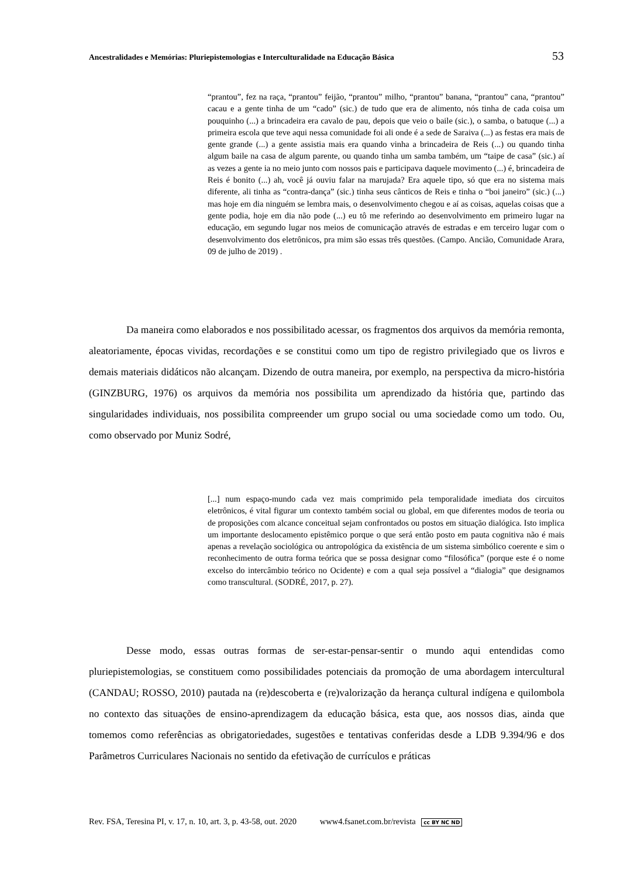Ancestralidades e Memórias: Pluriepistemologias e Interculturalidade na Educação Básica 53
“prantou”, fez na raça, “prantou” feijão, “prantou” milho, “prantou” banana, “prantou” cana, “prantou” cacau e a gente tinha de um “cado” (sic.) de tudo que era de alimento, nós tinha de cada coisa um pouquinho (...) a brincadeira era cavalo de pau, depois que veio o baile (sic.), o samba, o batuque (...) a primeira escola que teve aqui nessa comunidade foi ali onde é a sede de Saraiva (...) as festas era mais de gente grande (...) a gente assistia mais era quando vinha a brincadeira de Reis (...) ou quando tinha algum baile na casa de algum parente, ou quando tinha um samba também, um “taipe de casa” (sic.) aí as vezes a gente ia no meio junto com nossos pais e participava daquele movimento (...) é, brincadeira de Reis é bonito (...) ah, você já ouviu falar na marujada? Era aquele tipo, só que era no sistema mais diferente, ali tinha as “contra-dança” (sic.) tinha seus cânticos de Reis e tinha o “boi janeiro” (sic.) (...) mas hoje em dia ninguém se lembra mais, o desenvolvimento chegou e aí as coisas, aquelas coisas que a gente podia, hoje em dia não pode (...) eu tô me referindo ao desenvolvimento em primeiro lugar na educação, em segundo lugar nos meios de comunicação através de estradas e em terceiro lugar com o desenvolvimento dos eletrônicos, pra mim são essas três questões. (Campo. Ancião, Comunidade Arara, 09 de julho de 2019) .
Da maneira como elaborados e nos possibilitado acessar, os fragmentos dos arquivos da memória remonta, aleatoriamente, épocas vividas, recordações e se constitui como um tipo de registro privilegiado que os livros e demais materiais didáticos não alcançam. Dizendo de outra maneira, por exemplo, na perspectiva da micro-história (GINZBURG, 1976) os arquivos da memória nos possibilita um aprendizado da história que, partindo das singularidades individuais, nos possibilita compreender um grupo social ou uma sociedade como um todo. Ou, como observado por Muniz Sodré,
[...] num espaço-mundo cada vez mais comprimido pela temporalidade imediata dos circuitos eletrônicos, é vital figurar um contexto também social ou global, em que diferentes modos de teoria ou de proposições com alcance conceitual sejam confrontados ou postos em situação dialógica. Isto implica um importante deslocamento epistêmico porque o que será então posto em pauta cognitiva não é mais apenas a revelação sociológica ou antropológica da existência de um sistema simbólico coerente e sim o reconhecimento de outra forma teórica que se possa designar como “filosófica” (porque este é o nome excelso do intercâmbio teórico no Ocidente) e com a qual seja possível a “dialogia” que designamos como transcultural. (SODRÉ, 2017, p. 27).
Desse modo, essas outras formas de ser-estar-pensar-sentir o mundo aqui entendidas como pluriepistemologias, se constituem como possibilidades potenciais da promoção de uma abordagem intercultural (CANDAU; ROSSO, 2010) pautada na (re)descoberta e (re)valorização da herança cultural indígena e quilombola no contexto das situações de ensino-aprendizagem da educação básica, esta que, aos nossos dias, ainda que tomemos como referências as obrigatoriedades, sugestões e tentativas conferidas desde a LDB 9.394/96 e dos Parâmetros Curriculares Nacionais no sentido da efetivação de currículos e práticas
Rev. FSA, Teresina PI, v. 17, n. 10, art. 3, p. 43-58, out. 2020 www4.fsanet.com.br/revista cc BY NC ND